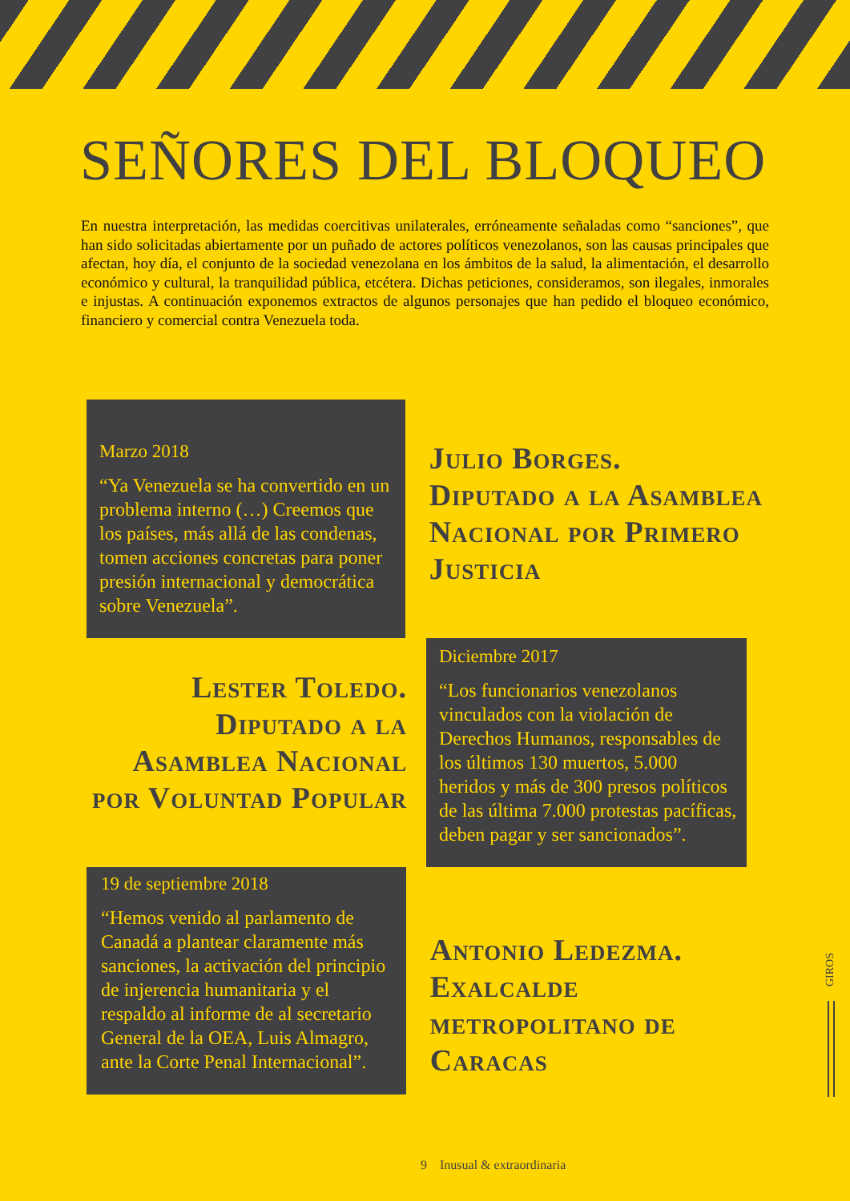SEÑORES DEL BLOQUEO
En nuestra interpretación, las medidas coercitivas unilaterales, erróneamente señaladas como “sanciones”, que han sido solicitadas abiertamente por un puñado de actores políticos venezolanos, son las causas principales que afectan, hoy día, el conjunto de la sociedad venezolana en los ámbitos de la salud, la alimentación, el desarrollo económico y cultural, la tranquilidad pública, etcétera. Dichas peticiones, consideramos, son ilegales, inmorales e injustas. A continuación exponemos extractos de algunos personajes que han pedido el bloqueo económico, financiero y comercial contra Venezuela toda.
Marzo 2018
“Ya Venezuela se ha convertido en un problema interno (…) Creemos que los países, más allá de las condenas, tomen acciones concretas para poner presión internacional y democrática sobre Venezuela”.
Julio Borges.
Diputado a la Asamblea Nacional por Primero Justicia
Lester Toledo. Diputado a la Asamblea Nacional por Voluntad Popular
Diciembre 2017
“Los funcionarios venezolanos vinculados con la violación de Derechos Humanos, responsables de los últimos 130 muertos, 5.000 heridos y más de 300 presos políticos de las última 7.000 protestas pacíficas, deben pagar y ser sancionados”.
19 de septiembre 2018
“Hemos venido al parlamento de Canadá a plantear claramente más sanciones, la activación del principio de injerencia humanitaria y el respaldo al informe de al secretario General de la OEA, Luis Almagro, ante la Corte Penal Internacional”.
Antonio Ledezma. Exalcalde metropolitano de Caracas
GIROS
9 Inusual & extraordinaria